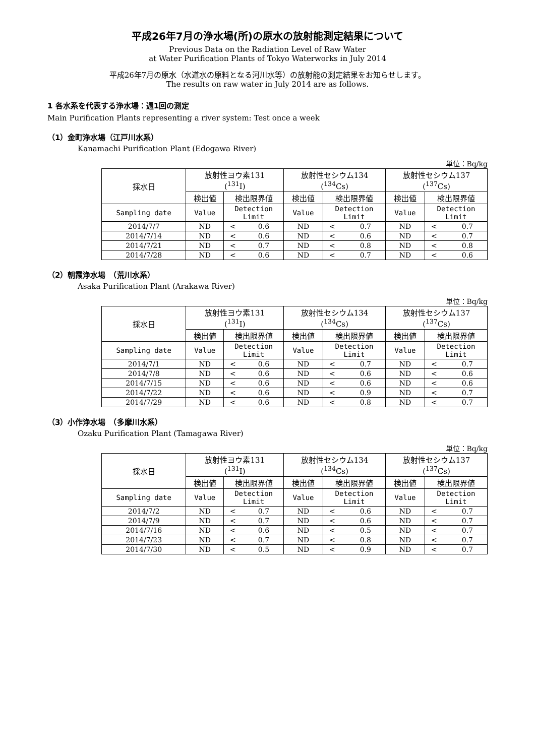平成26年7月の浄水場(所)の原水の放射能測定結果について
Previous Data on the Radiation Level of Raw Water
at Water Purification Plants of Tokyo Waterworks in July 2014
平成26年7月の原水（水道水の原料となる河川水等）の放射能の測定結果をお知らせします。
The results on raw water in July 2014 are as follows.
1 各水系を代表する浄水場：週1回の測定
Main Purification Plants representing a river system: Test once a week
（1）金町浄水場（江戸川水系）
Kanamachi Purification Plant (Edogawa River)
単位：Bq/kg
| 採水日 | 放射性ヨウ素131 (<sup>131</sup>I) | | | 放射性セシウム134 (<sup>134</sup>Cs) | | | 放射性セシウム137 (<sup>137</sup>Cs) | | |
| --- | --- | --- | --- | --- | --- | --- | --- | --- | --- |
| | 検出値 | 検出限界値 | | 検出値 | 検出限界値 | | 検出値 | 検出限界値 | |
| Sampling date | Value | Detection Limit | | Value | Detection Limit | | Value | Detection Limit | |
| 2014/7/7 | ND | < | 0.6 | ND | < | 0.7 | ND | < | 0.7 |
| 2014/7/14 | ND | < | 0.6 | ND | < | 0.6 | ND | < | 0.7 |
| 2014/7/21 | ND | < | 0.7 | ND | < | 0.8 | ND | < | 0.8 |
| 2014/7/28 | ND | < | 0.6 | ND | < | 0.7 | ND | < | 0.6 |
（2）朝霞浄水場　（荒川水系）
Asaka Purification Plant (Arakawa River)
単位：Bq/kg
| 採水日 | 放射性ヨウ素131 (<sup>131</sup>I) | | | 放射性セシウム134 (<sup>134</sup>Cs) | | | 放射性セシウム137 (<sup>137</sup>Cs) | | |
| --- | --- | --- | --- | --- | --- | --- | --- | --- | --- |
| | 検出値 | 検出限界値 | | 検出値 | 検出限界値 | | 検出値 | 検出限界値 | |
| Sampling date | Value | Detection Limit | | Value | Detection Limit | | Value | Detection Limit | |
| 2014/7/1 | ND | < | 0.6 | ND | < | 0.7 | ND | < | 0.7 |
| 2014/7/8 | ND | < | 0.6 | ND | < | 0.6 | ND | < | 0.6 |
| 2014/7/15 | ND | < | 0.6 | ND | < | 0.6 | ND | < | 0.6 |
| 2014/7/22 | ND | < | 0.6 | ND | < | 0.9 | ND | < | 0.7 |
| 2014/7/29 | ND | < | 0.6 | ND | < | 0.8 | ND | < | 0.7 |
（3）小作浄水場　（多摩川水系）
Ozaku Purification Plant (Tamagawa River)
単位：Bq/kg
| 採水日 | 放射性ヨウ素131 (<sup>131</sup>I) | | | 放射性セシウム134 (<sup>134</sup>Cs) | | | 放射性セシウム137 (<sup>137</sup>Cs) | | |
| --- | --- | --- | --- | --- | --- | --- | --- | --- | --- |
| | 検出値 | 検出限界値 | | 検出値 | 検出限界値 | | 検出値 | 検出限界値 | |
| Sampling date | Value | Detection Limit | | Value | Detection Limit | | Value | Detection Limit | |
| 2014/7/2 | ND | < | 0.7 | ND | < | 0.6 | ND | < | 0.7 |
| 2014/7/9 | ND | < | 0.7 | ND | < | 0.6 | ND | < | 0.7 |
| 2014/7/16 | ND | < | 0.6 | ND | < | 0.5 | ND | < | 0.7 |
| 2014/7/23 | ND | < | 0.7 | ND | < | 0.8 | ND | < | 0.7 |
| 2014/7/30 | ND | < | 0.5 | ND | < | 0.9 | ND | < | 0.7 |